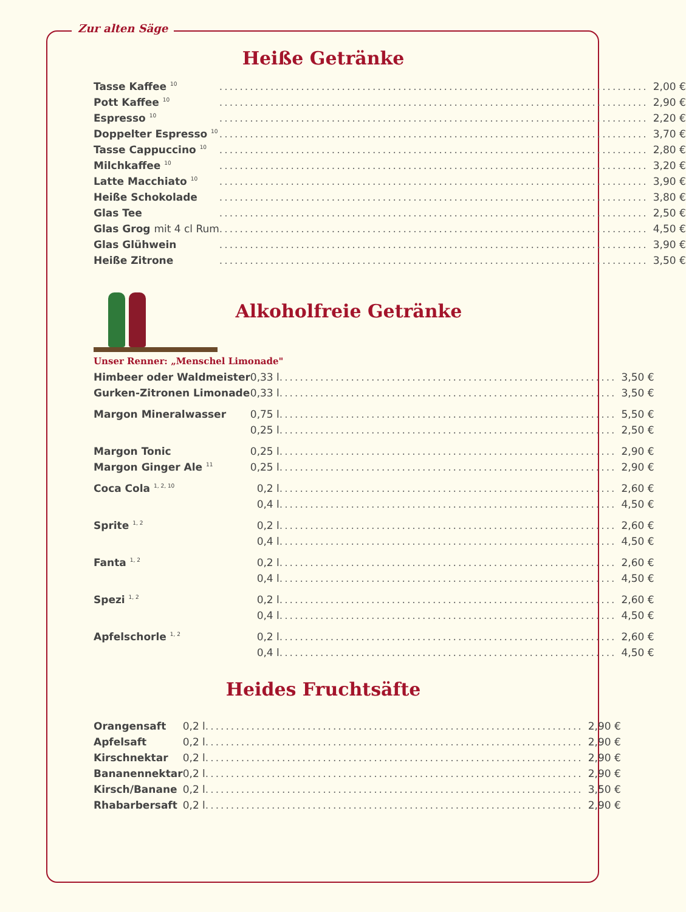Zur alten Säge
Heiße Getränke
| Tasse Kaffee <sup>10</sup> | .................................................................................... | 2,00 € |
| Pott Kaffee <sup>10</sup> | .................................................................................... | 2,90 € |
| Espresso <sup>10</sup> | .................................................................................... | 2,20 € |
| Doppelter Espresso <sup>10</sup> | .................................................................................... | 3,70 € |
| Tasse Cappuccino <sup>10</sup> | .................................................................................... | 2,80 € |
| Milchkaffee <sup>10</sup> | .................................................................................... | 3,20 € |
| Latte Macchiato <sup>10</sup> | .................................................................................... | 3,90 € |
| Heiße Schokolade | .................................................................................... | 3,80 € |
| Glas Tee | .................................................................................... | 2,50 € |
| Glas Grog mit 4 cl Rum | .................................................................................... | 4,50 € |
| Glas Glühwein | .................................................................................... | 3,90 € |
| Heiße Zitrone | .................................................................................... | 3,50 € |
Alkoholfreie Getränke
Unser Renner: „Menschel Limonade"
| Himbeer oder Waldmeister | 0,33 l | .................................................................. | 3,50 € |
| Gurken-Zitronen Limonade | 0,33 l | .................................................................. | 3,50 € |
| Margon Mineralwasser | 0,75 l | .................................................................. | 5,50 € |
| | 0,25 l | .................................................................. | 2,50 € |
| Margon Tonic | 0,25 l | .................................................................. | 2,90 € |
| Margon Ginger Ale <sup>11</sup> | 0,25 l | .................................................................. | 2,90 € |
| Coca Cola <sup>1, 2, 10</sup> | 0,2 l | .................................................................. | 2,60 € |
| | 0,4 l | .................................................................. | 4,50 € |
| Sprite <sup>1, 2</sup> | 0,2 l | .................................................................. | 2,60 € |
| | 0,4 l | .................................................................. | 4,50 € |
| Fanta <sup>1, 2</sup> | 0,2 l | .................................................................. | 2,60 € |
| | 0,4 l | .................................................................. | 4,50 € |
| Spezi <sup>1, 2</sup> | 0,2 l | .................................................................. | 2,60 € |
| | 0,4 l | .................................................................. | 4,50 € |
| Apfelschorle <sup>1, 2</sup> | 0,2 l | .................................................................. | 2,60 € |
| | 0,4 l | .................................................................. | 4,50 € |
Heides Fruchtsäfte
| Orangensaft | 0,2 l | .......................................................................... | 2,90 € |
| Apfelsaft | 0,2 l | .......................................................................... | 2,90 € |
| Kirschnektar | 0,2 l | .......................................................................... | 2,90 € |
| Bananennektar | 0,2 l | .......................................................................... | 2,90 € |
| Kirsch/Banane | 0,2 l | .......................................................................... | 3,50 € |
| Rhabarbersaft | 0,2 l | .......................................................................... | 2,90 € |